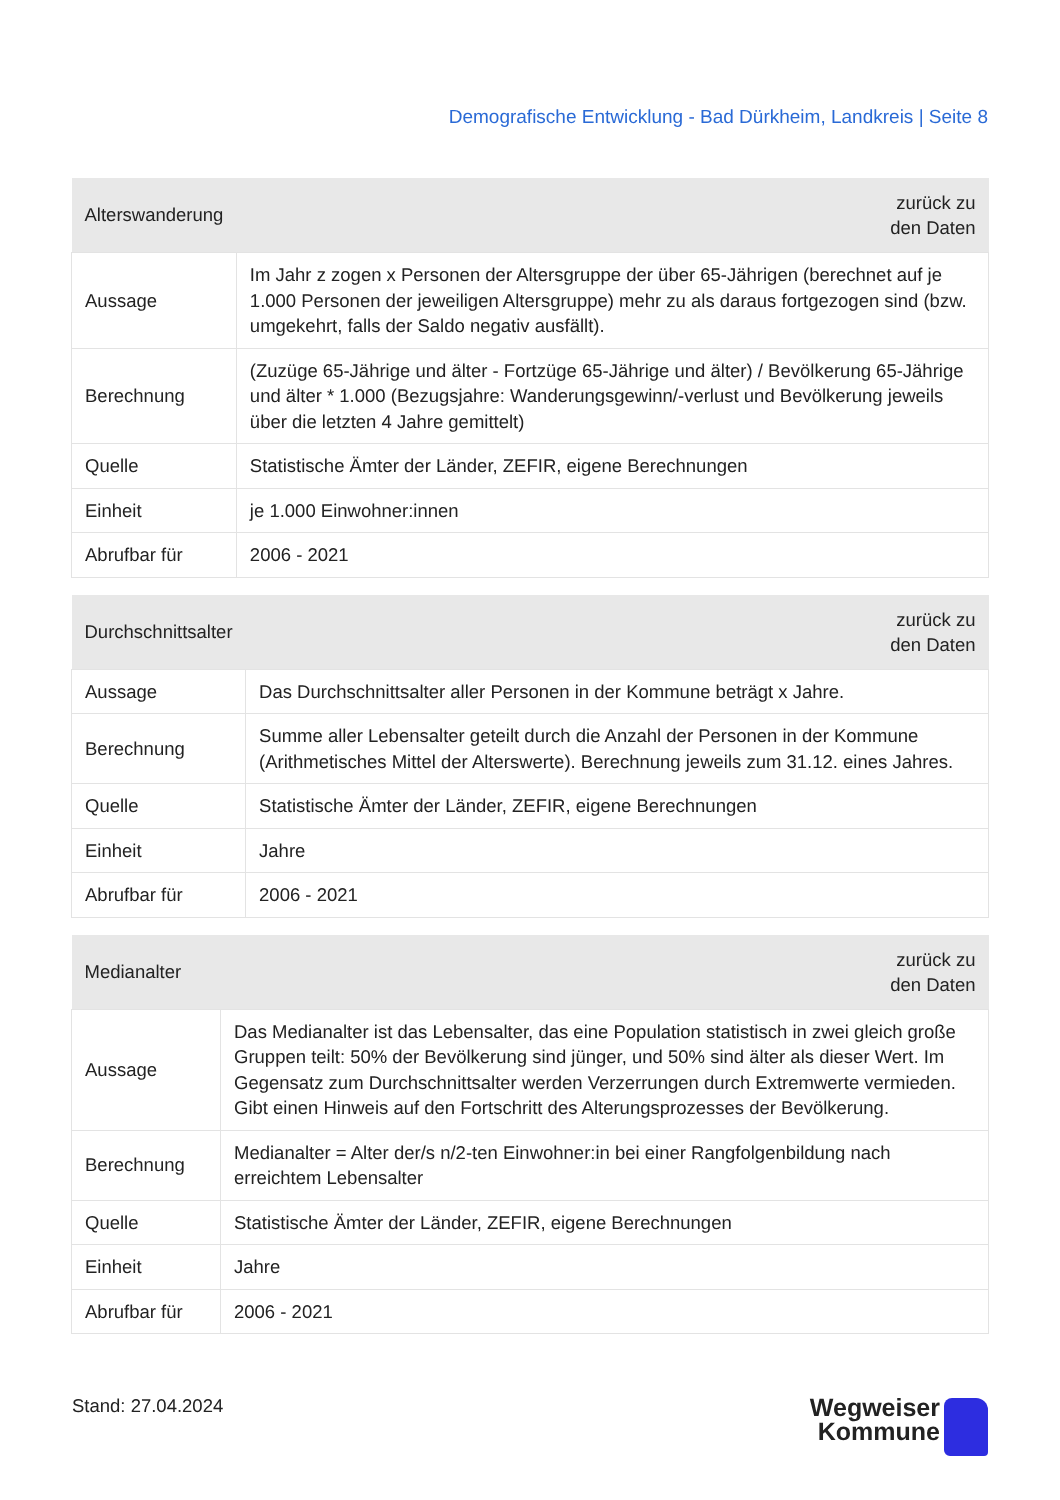Demografische Entwicklung - Bad Dürkheim, Landkreis | Seite 8
| Alterswanderung | zurück zu den Daten |
| --- | --- |
| Aussage | Im Jahr z zogen x Personen der Altersgruppe der über 65-Jährigen (berechnet auf je 1.000 Personen der jeweiligen Altersgruppe) mehr zu als daraus fortgezogen sind (bzw. umgekehrt, falls der Saldo negativ ausfällt). |
| Berechnung | (Zuzüge 65-Jährige und älter - Fortzüge 65-Jährige und älter) / Bevölkerung 65-Jährige und älter * 1.000 (Bezugsjahre: Wanderungsgewinn/-verlust und Bevölkerung jeweils über die letzten 4 Jahre gemittelt) |
| Quelle | Statistische Ämter der Länder, ZEFIR, eigene Berechnungen |
| Einheit | je 1.000 Einwohner:innen |
| Abrufbar für | 2006 - 2021 |
| Durchschnittsalter | zurück zu den Daten |
| --- | --- |
| Aussage | Das Durchschnittsalter aller Personen in der Kommune beträgt x Jahre. |
| Berechnung | Summe aller Lebensalter geteilt durch die Anzahl der Personen in der Kommune (Arithmetisches Mittel der Alterswerte). Berechnung jeweils zum 31.12. eines Jahres. |
| Quelle | Statistische Ämter der Länder, ZEFIR, eigene Berechnungen |
| Einheit | Jahre |
| Abrufbar für | 2006 - 2021 |
| Medianalter | zurück zu den Daten |
| --- | --- |
| Aussage | Das Medianalter ist das Lebensalter, das eine Population statistisch in zwei gleich große Gruppen teilt: 50% der Bevölkerung sind jünger, und 50% sind älter als dieser Wert. Im Gegensatz zum Durchschnittsalter werden Verzerrungen durch Extremwerte vermieden. Gibt einen Hinweis auf den Fortschritt des Alterungsprozesses der Bevölkerung. |
| Berechnung | Medianalter = Alter der/s n/2-ten Einwohner:in bei einer Rangfolgenbildung nach erreichtem Lebensalter |
| Quelle | Statistische Ämter der Länder, ZEFIR, eigene Berechnungen |
| Einheit | Jahre |
| Abrufbar für | 2006 - 2021 |
Stand: 27.04.2024
Wegweiser
Kommune